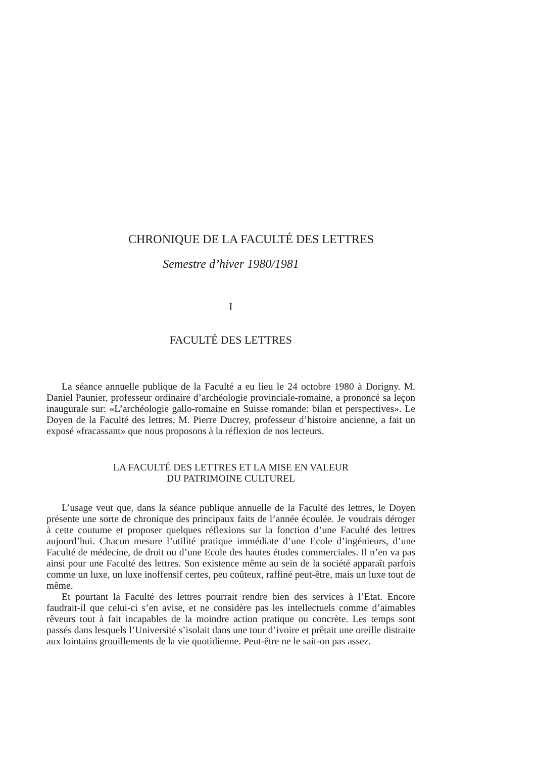CHRONIQUE DE LA FACULTÉ DES LETTRES
Semestre d’hiver 1980/1981
I
FACULTÉ DES LETTRES
La séance annuelle publique de la Faculté a eu lieu le 24 octobre 1980 à Dorigny. M. Daniel Paunier, professeur ordinaire d’archéologie provinciale-romaine, a prononcé sa leçon inaugurale sur: «L’archéologie gallo-romaine en Suisse romande: bilan et perspectives». Le Doyen de la Faculté des lettres, M. Pierre Ducrey, professeur d’histoire ancienne, a fait un exposé «fracassant» que nous proposons à la réflexion de nos lecteurs.
LA FACULTÉ DES LETTRES ET LA MISE EN VALEUR
DU PATRIMOINE CULTUREL
L’usage veut que, dans la séance publique annuelle de la Faculté des lettres, le Doyen présente une sorte de chronique des principaux faits de l’année écoulée. Je voudrais déroger à cette coutume et proposer quelques réflexions sur la fonction d’une Faculté des lettres aujourd’hui. Chacun mesure l’utilité pratique immédiate d’une Ecole d’ingénieurs, d’une Faculté de médecine, de droit ou d’une Ecole des hautes études commerciales. Il n’en va pas ainsi pour une Faculté des lettres. Son existence même au sein de la société apparaît parfois comme un luxe, un luxe inoffensif certes, peu coûteux, raffiné peut-être, mais un luxe tout de même.
Et pourtant la Faculté des lettres pourrait rendre bien des services à l’Etat. Encore faudrait-il que celui-ci s’en avise, et ne considère pas les intellectuels comme d’aimables rêveurs tout à fait incapables de la moindre action pratique ou concrète. Les temps sont passés dans lesquels l’Université s’isolait dans une tour d’ivoire et prêtait une oreille distraite aux lointains grouillements de la vie quotidienne. Peut-être ne le sait-on pas assez.